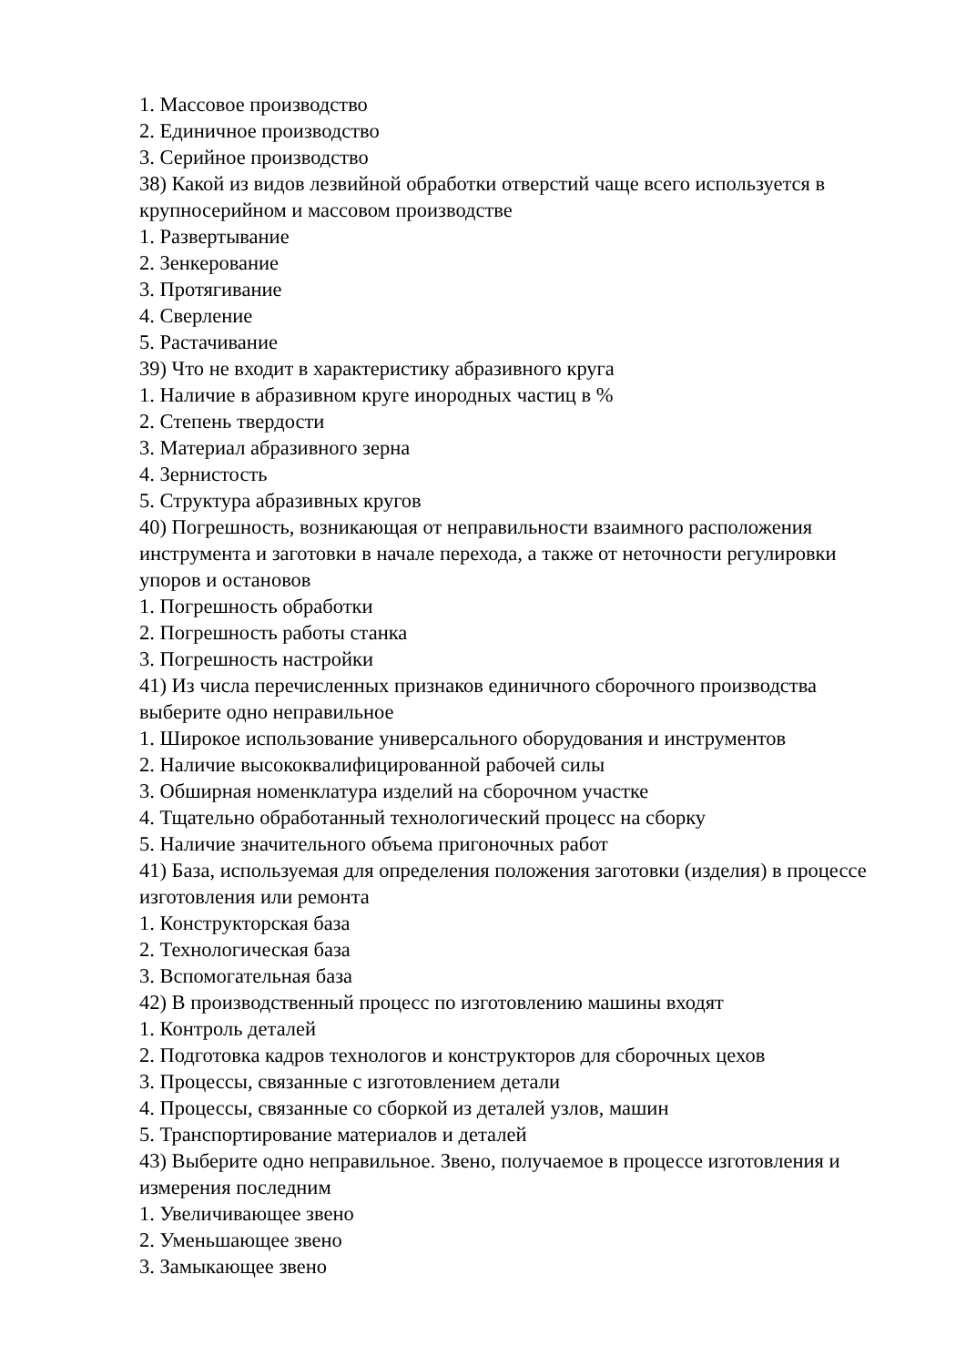1. Массовое производство
2. Единичное производство
3. Серийное производство
38) Какой из видов лезвийной обработки отверстий чаще всего используется в крупносерийном и массовом производстве
1. Развертывание
2. Зенкерование
3. Протягивание
4. Сверление
5. Растачивание
39) Что не входит в характеристику абразивного круга
1. Наличие в абразивном круге инородных частиц в %
2. Степень твердости
3. Материал абразивного зерна
4. Зернистость
5. Структура абразивных кругов
40) Погрешность, возникающая от неправильности взаимного расположения инструмента и заготовки в начале перехода, а также от неточности регулировки упоров и остановов
1. Погрешность обработки
2. Погрешность работы станка
3. Погрешность настройки
41) Из числа перечисленных признаков единичного сборочного производства выберите одно неправильное
1. Широкое использование универсального оборудования и инструментов
2. Наличие высококвалифицированной рабочей силы
3. Обширная номенклатура изделий на сборочном участке
4. Тщательно обработанный технологический процесс на сборку
5. Наличие значительного объема пригоночных работ
41) База, используемая для определения положения заготовки (изделия) в процессе изготовления или ремонта
1. Конструкторская база
2. Технологическая база
3. Вспомогательная база
42) В производственный процесс по изготовлению машины входят
1. Контроль деталей
2. Подготовка кадров технологов и конструкторов для сборочных цехов
3. Процессы, связанные с изготовлением детали
4. Процессы, связанные со сборкой из деталей узлов, машин
5. Транспортирование материалов и деталей
43) Выберите одно неправильное. Звено, получаемое в процессе изготовления и измерения последним
1. Увеличивающее звено
2. Уменьшающее звено
3. Замыкающее звено